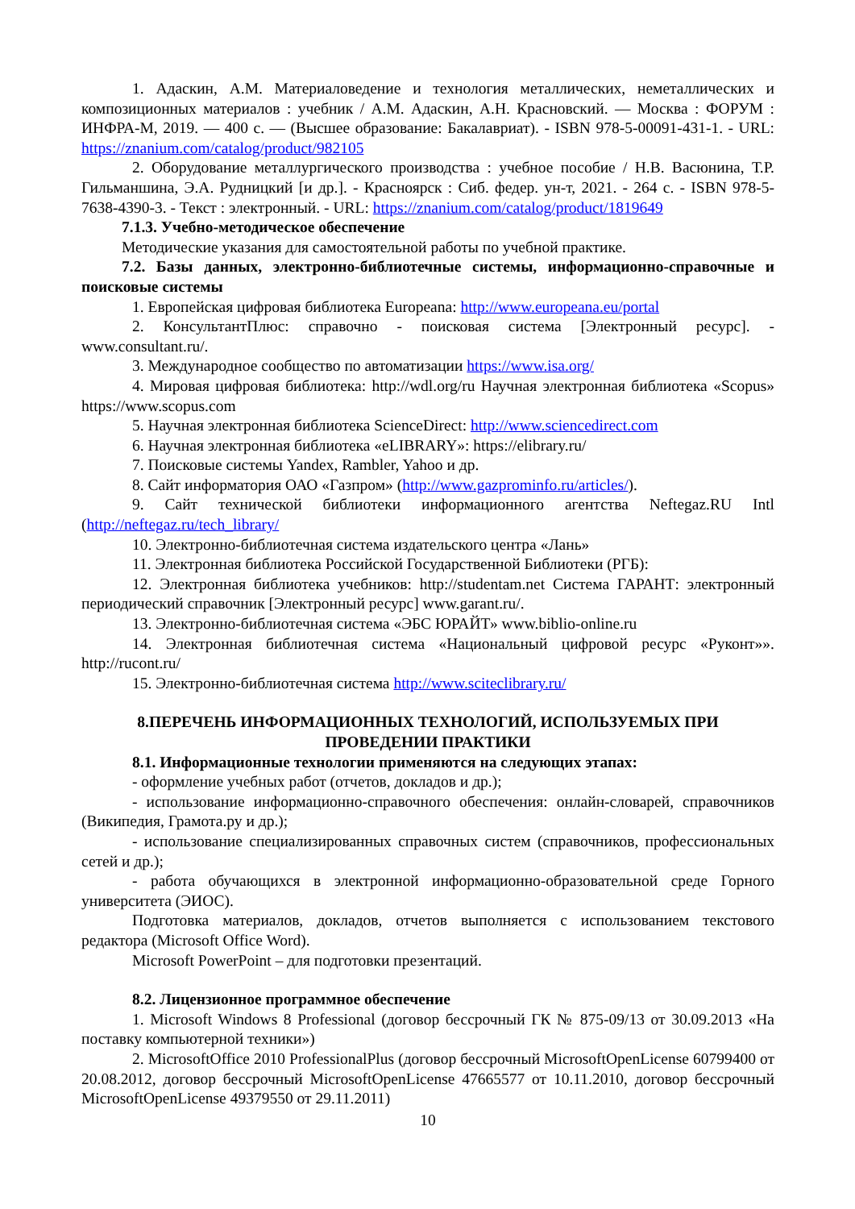1. Адаскин, А.М. Материаловедение и технология металлических, неметаллических и композиционных материалов : учебник / А.М. Адаскин, А.Н. Красновский. — Москва : ФОРУМ : ИНФРА-М, 2019. — 400 с. — (Высшее образование: Бакалавриат). - ISBN 978-5-00091-431-1. - URL: https://znanium.com/catalog/product/982105
2. Оборудование металлургического производства : учебное пособие / Н.В. Васюнина, Т.Р. Гильманшина, Э.А. Рудницкий [и др.]. - Красноярск : Сиб. федер. ун-т, 2021. - 264 с. - ISBN 978-5-7638-4390-3. - Текст : электронный. - URL: https://znanium.com/catalog/product/1819649
7.1.3. Учебно-методическое обеспечение
Методические указания для самостоятельной работы по учебной практике.
7.2. Базы данных, электронно-библиотечные системы, информационно-справочные и поисковые системы
1. Европейская цифровая библиотека Europeana: http://www.europeana.eu/portal
2. КонсультантПлюс: справочно - поисковая система [Электронный ресурс]. - www.consultant.ru/.
3. Международное сообщество по автоматизации https://www.isa.org/
4. Мировая цифровая библиотека: http://wdl.org/ru Научная электронная библиотека «Scopus» https://www.scopus.com
5. Научная электронная библиотека ScienceDirect: http://www.sciencedirect.com
6. Научная электронная библиотека «eLIBRARY»: https://elibrary.ru/
7. Поисковые системы Yandex, Rambler, Yahoo и др.
8. Сайт информатория ОАО «Газпром» (http://www.gazprominfo.ru/articles/).
9. Сайт технической библиотеки информационного агентства Neftegaz.RU Intl (http://neftegaz.ru/tech_library/
10. Электронно-библиотечная система издательского центра «Лань»
11. Электронная библиотека Российской Государственной Библиотеки (РГБ):
12. Электронная библиотека учебников: http://studentam.net Система ГАРАНТ: электронный периодический справочник [Электронный ресурс] www.garant.ru/.
13. Электронно-библиотечная система «ЭБС ЮРАЙТ» www.biblio-online.ru
14. Электронная библиотечная система «Национальный цифровой ресурс «Руконт»». http://rucont.ru/
15. Электронно-библиотечная система http://www.sciteclibrary.ru/
8.ПЕРЕЧЕНЬ ИНФОРМАЦИОННЫХ ТЕХНОЛОГИЙ, ИСПОЛЬЗУЕМЫХ ПРИ
ПРОВЕДЕНИИ ПРАКТИКИ
8.1. Информационные технологии применяются на следующих этапах:
- оформление учебных работ (отчетов, докладов и др.);
- использование информационно-справочного обеспечения: онлайн-словарей, справочников (Википедия, Грамота.ру и др.);
- использование специализированных справочных систем (справочников, профессиональных сетей и др.);
- работа обучающихся в электронной информационно-образовательной среде Горного университета (ЭИОС).
Подготовка материалов, докладов, отчетов выполняется с использованием текстового редактора (Microsoft Office Word).
Microsoft PowerPoint – для подготовки презентаций.
8.2. Лицензионное программное обеспечение
1. Microsoft Windows 8 Professional (договор бессрочный ГК № 875-09/13 от 30.09.2013 «На поставку компьютерной техники»)
2. MicrosoftOffice 2010 ProfessionalPlus (договор бессрочный MicrosoftOpenLicense 60799400 от 20.08.2012, договор бессрочный MicrosoftOpenLicense 47665577 от 10.11.2010, договор бессрочный MicrosoftOpenLicense 49379550 от 29.11.2011)
10